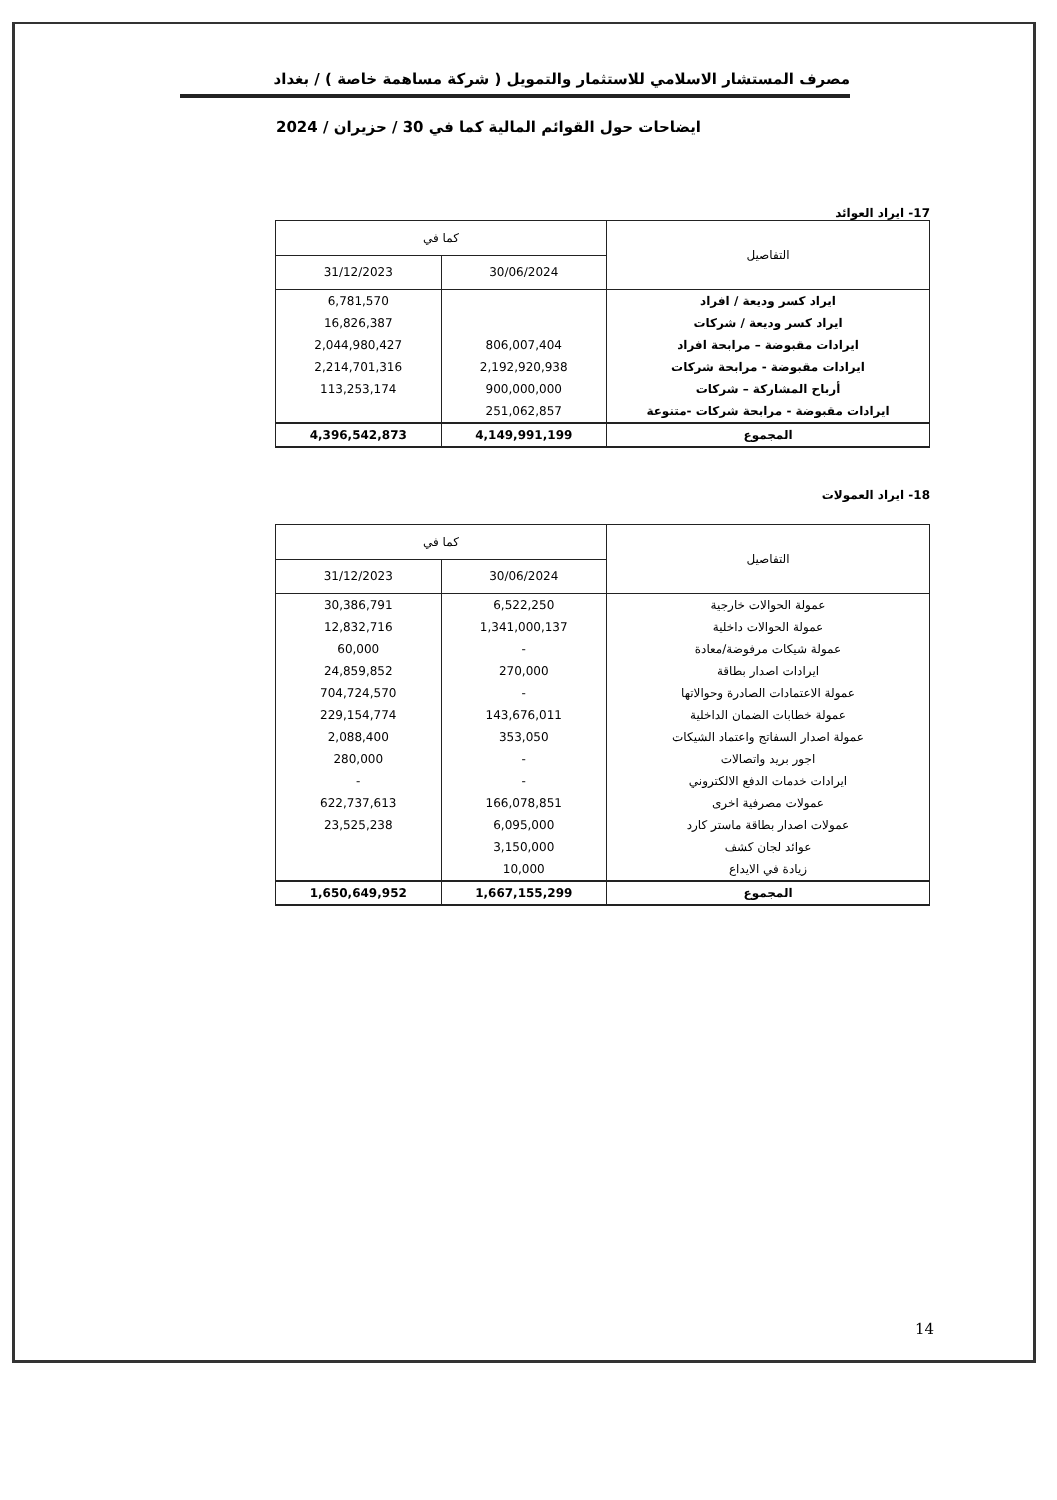مصرف المستشار الاسلامي للاستثمار والتمويل ( شركة مساهمة خاصة ) / بغداد
ايضاحات حول القوائم المالية كما في 30 / حزيران / 2024
17- ايراد العوائد
| التفاصيل | كما في | |
| --- | --- | --- |
| | 30/06/2024 | 31/12/2023 |
| ايراد كسر وديعة / افراد | | 6,781,570 |
| ايراد كسر وديعة / شركات | | 16,826,387 |
| ايرادات مقبوضة – مرابحة افراد | 806,007,404 | 2,044,980,427 |
| ايرادات مقبوضة - مرابحة شركات | 2,192,920,938 | 2,214,701,316 |
| أرباح المشاركة – شركات | 900,000,000 | 113,253,174 |
| ايرادات مقبوضة - مرابحة شركات -متنوعة | 251,062,857 | |
| المجموع | 4,149,991,199 | 4,396,542,873 |
18- ايراد العمولات
| التفاصيل | كما في | |
| --- | --- | --- |
| | 30/06/2024 | 31/12/2023 |
| عمولة الحوالات خارجية | 6,522,250 | 30,386,791 |
| عمولة الحوالات داخلية | 1,341,000,137 | 12,832,716 |
| عمولة شيكات مرفوضة/معادة | - | 60,000 |
| ايرادات اصدار بطاقة | 270,000 | 24,859,852 |
| عمولة الاعتمادات الصادرة وحوالاتها | - | 704,724,570 |
| عمولة خطابات الضمان الداخلية | 143,676,011 | 229,154,774 |
| عمولة اصدار السفاتج واعتماد الشيكات | 353,050 | 2,088,400 |
| اجور بريد واتصالات | - | 280,000 |
| ايرادات خدمات الدفع الالكتروني | - | - |
| عمولات مصرفية اخرى | 166,078,851 | 622,737,613 |
| عمولات اصدار بطاقة ماستر كارد | 6,095,000 | 23,525,238 |
| عوائد لجان كشف | 3,150,000 | |
| زيادة في الايداع | 10,000 | |
| المجموع | 1,667,155,299 | 1,650,649,952 |
14